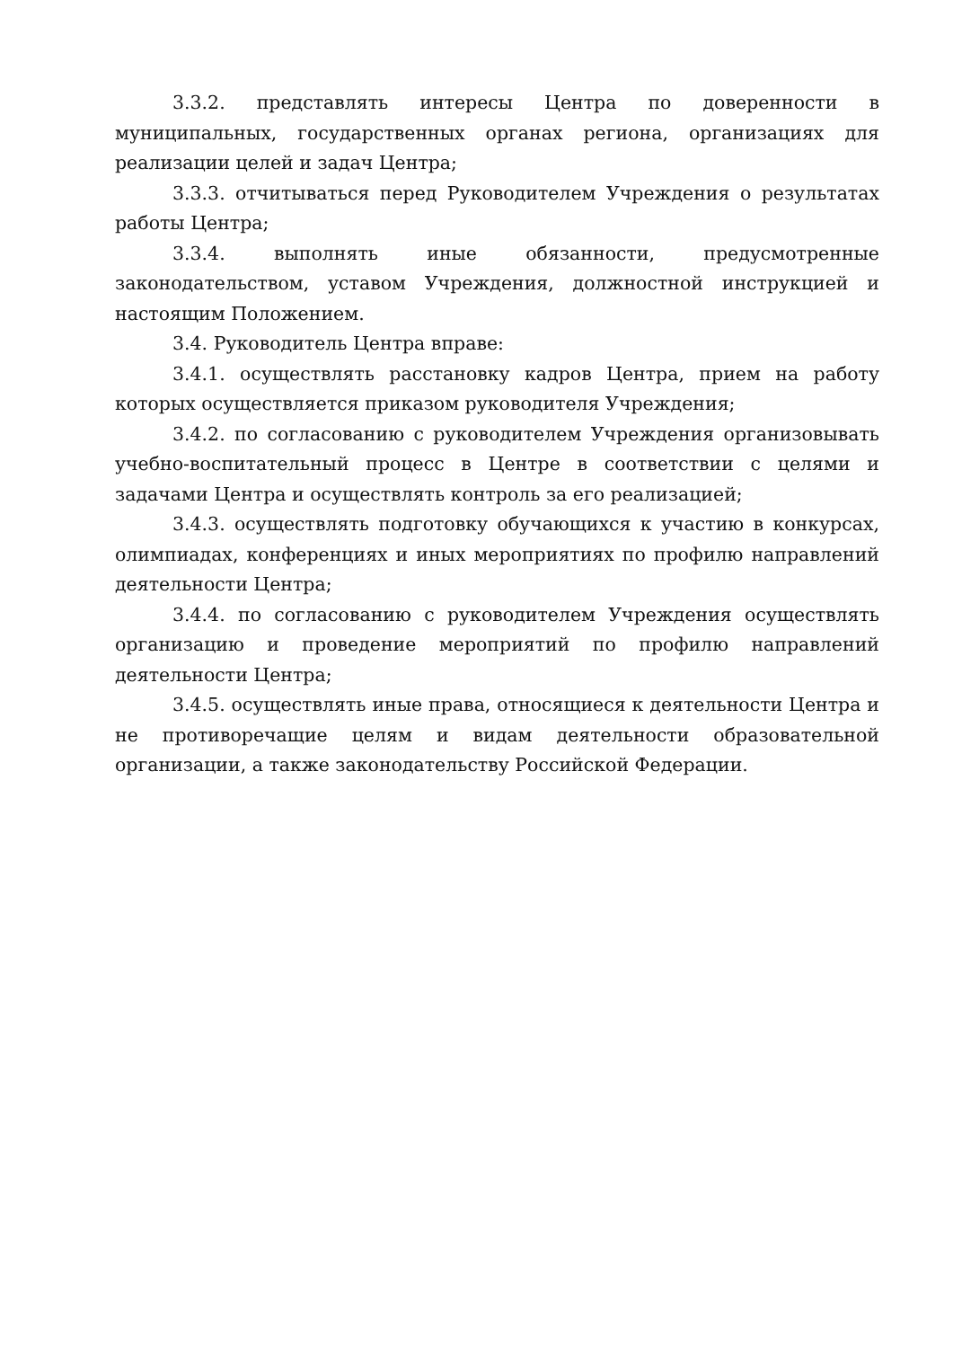3.3.2. представлять интересы Центра по доверенности в муниципальных, государственных органах региона, организациях для реализации целей и задач Центра;
3.3.3. отчитываться перед Руководителем Учреждения о результатах работы Центра;
3.3.4. выполнять иные обязанности, предусмотренные законодательством, уставом Учреждения, должностной инструкцией и настоящим Положением.
3.4. Руководитель Центра вправе:
3.4.1. осуществлять расстановку кадров Центра, прием на работу которых осуществляется приказом руководителя Учреждения;
3.4.2. по согласованию с руководителем Учреждения организовывать учебно-воспитательный процесс в Центре в соответствии с целями и задачами Центра и осуществлять контроль за его реализацией;
3.4.3. осуществлять подготовку обучающихся к участию в конкурсах, олимпиадах, конференциях и иных мероприятиях по профилю направлений деятельности Центра;
3.4.4. по согласованию с руководителем Учреждения осуществлять организацию и проведение мероприятий по профилю направлений деятельности Центра;
3.4.5. осуществлять иные права, относящиеся к деятельности Центра и не противоречащие целям и видам деятельности образовательной организации, а также законодательству Российской Федерации.